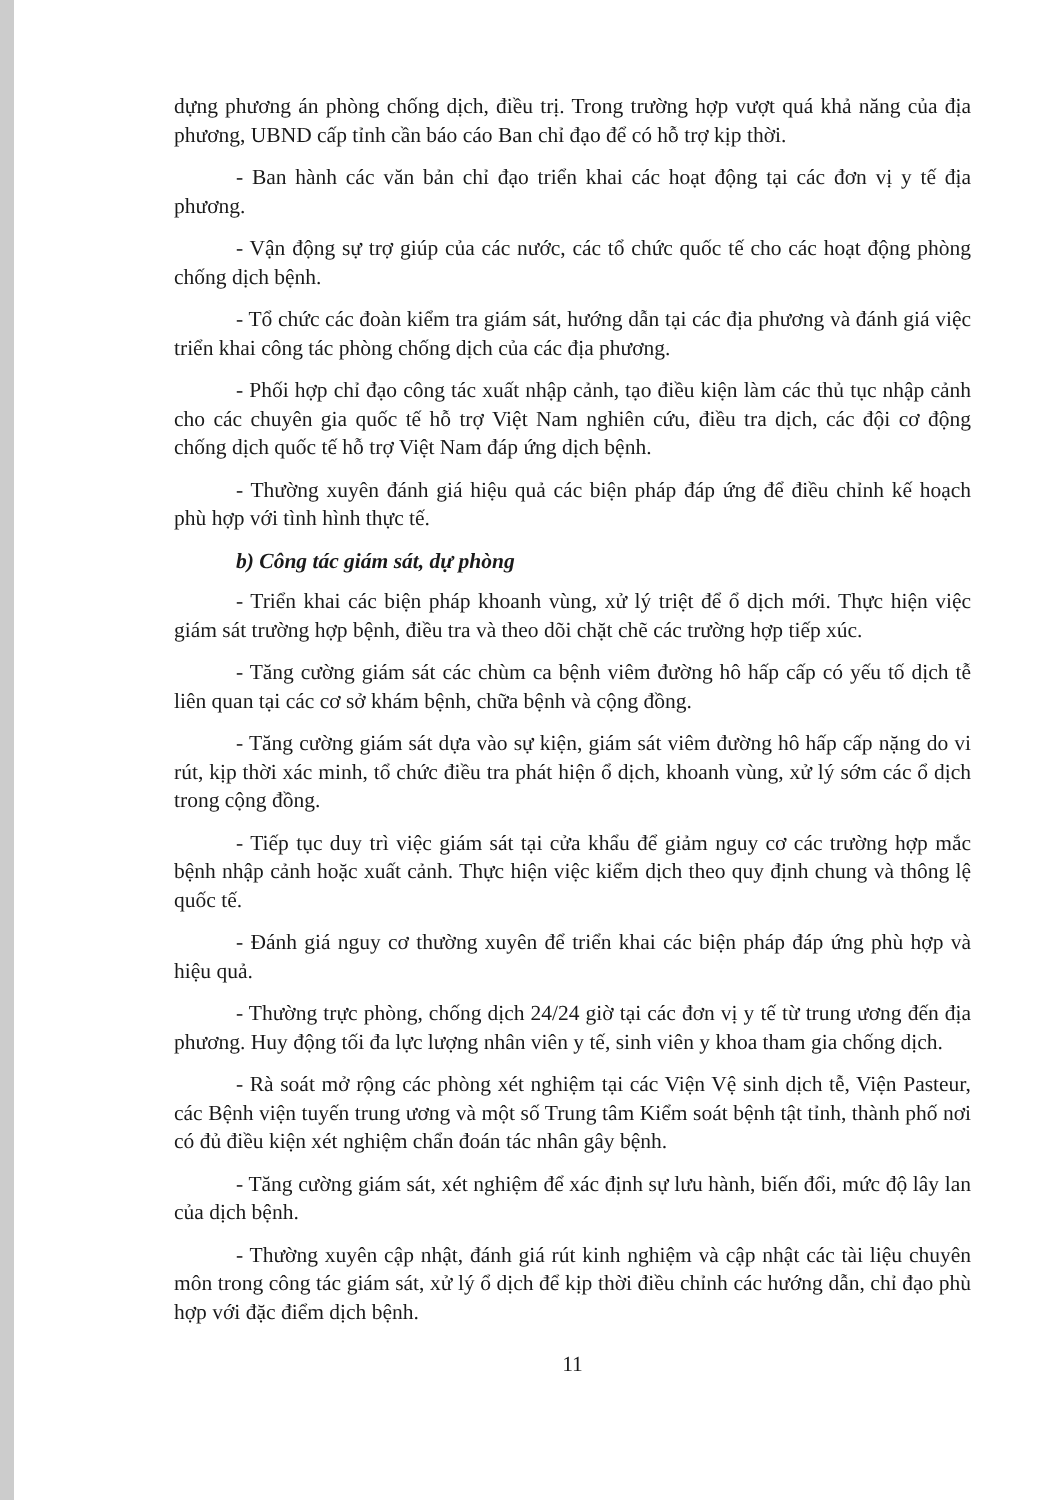dựng phương án phòng chống dịch, điều trị. Trong trường hợp vượt quá khả năng của địa phương, UBND cấp tỉnh cần báo cáo Ban chỉ đạo để có hỗ trợ kịp thời.
- Ban hành các văn bản chỉ đạo triển khai các hoạt động tại các đơn vị y tế địa phương.
- Vận động sự trợ giúp của các nước, các tổ chức quốc tế cho các hoạt động phòng chống dịch bệnh.
- Tổ chức các đoàn kiểm tra giám sát, hướng dẫn tại các địa phương và đánh giá việc triển khai công tác phòng chống dịch của các địa phương.
- Phối hợp chỉ đạo công tác xuất nhập cảnh, tạo điều kiện làm các thủ tục nhập cảnh cho các chuyên gia quốc tế hỗ trợ Việt Nam nghiên cứu, điều tra dịch, các đội cơ động chống dịch quốc tế hỗ trợ Việt Nam đáp ứng dịch bệnh.
- Thường xuyên đánh giá hiệu quả các biện pháp đáp ứng để điều chỉnh kế hoạch phù hợp với tình hình thực tế.
b) Công tác giám sát, dự phòng
- Triển khai các biện pháp khoanh vùng, xử lý triệt để ổ dịch mới. Thực hiện việc giám sát trường hợp bệnh, điều tra và theo dõi chặt chẽ các trường hợp tiếp xúc.
- Tăng cường giám sát các chùm ca bệnh viêm đường hô hấp cấp có yếu tố dịch tễ liên quan tại các cơ sở khám bệnh, chữa bệnh và cộng đồng.
- Tăng cường giám sát dựa vào sự kiện, giám sát viêm đường hô hấp cấp nặng do vi rút, kịp thời xác minh, tổ chức điều tra phát hiện ổ dịch, khoanh vùng, xử lý sớm các ổ dịch trong cộng đồng.
- Tiếp tục duy trì việc giám sát tại cửa khẩu để giảm nguy cơ các trường hợp mắc bệnh nhập cảnh hoặc xuất cảnh. Thực hiện việc kiểm dịch theo quy định chung và thông lệ quốc tế.
- Đánh giá nguy cơ thường xuyên để triển khai các biện pháp đáp ứng phù hợp và hiệu quả.
- Thường trực phòng, chống dịch 24/24 giờ tại các đơn vị y tế từ trung ương đến địa phương. Huy động tối đa lực lượng nhân viên y tế, sinh viên y khoa tham gia chống dịch.
- Rà soát mở rộng các phòng xét nghiệm tại các Viện Vệ sinh dịch tễ, Viện Pasteur, các Bệnh viện tuyến trung ương và một số Trung tâm Kiểm soát bệnh tật tỉnh, thành phố nơi có đủ điều kiện xét nghiệm chẩn đoán tác nhân gây bệnh.
- Tăng cường giám sát, xét nghiệm để xác định sự lưu hành, biến đổi, mức độ lây lan của dịch bệnh.
- Thường xuyên cập nhật, đánh giá rút kinh nghiệm và cập nhật các tài liệu chuyên môn trong công tác giám sát, xử lý ổ dịch để kịp thời điều chỉnh các hướng dẫn, chỉ đạo phù hợp với đặc điểm dịch bệnh.
11